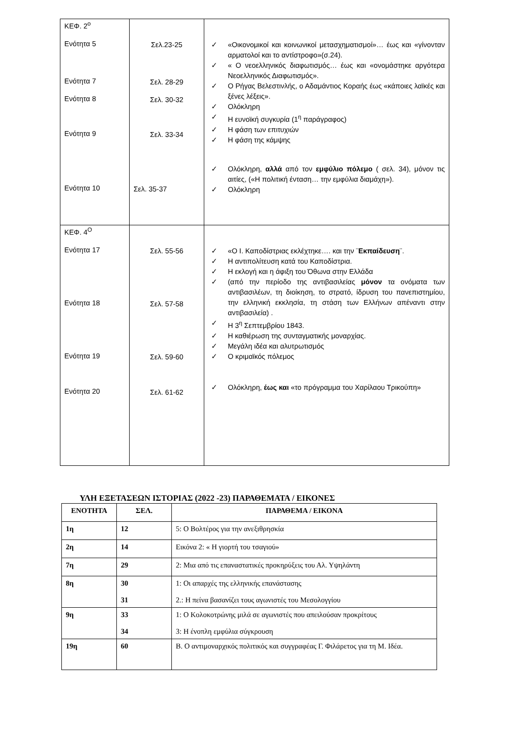| ΚΕΦ. 2<sup>ο</sup> Ενότητα 5 Ενότητα 7 Ενότητα 8 Ενότητα 9 Ενότητα 10 | Σελ.23-25 Σελ. 28-29 Σελ. 30-32 Σελ. 33-34 Σελ. 35-37 | ✓ «Οικονομικοί και κοινωνικοί μετασχηματισμοί»… έως και «γίνονταν αρματολοί και το αντίστροφο»(σ.24). ✓ « Ο νεοελληνικός διαφωτισμός… έως και «ονομάστηκε αργότερα Νεοελληνικός Διαφωτισμός». ✓ Ο Ρήγας Βελεστινλής, ο Αδαμάντιος Κοραής έως «κάποιες λαϊκές και ξένες λέξεις». ✓ Ολόκληρη ✓ Η ευνοϊκή συγκυρία (1<sup>η</sup> παράγραφος) ✓ Η φάση των επιτυχιών ✓ Η φάση της κάμψης ✓ Ολόκληρη, αλλά από τον εμφύλιο πόλεμο ( σελ. 34), μόνον τις αιτίες, («Η πολιτική ένταση… την εμφύλια διαμάχη»). ✓ Ολόκληρη |
| ΚΕΦ. 4<sup>Ο</sup> Ενότητα 17 Ενότητα 18 Ενότητα 19 Ενότητα 20 | Σελ. 55-56 Σελ. 57-58 Σελ. 59-60 Σελ. 61-62 | ✓ «Ο Ι. Καποδίστριας εκλέχτηκε…. και την ¨ Εκπαίδευση ¨. ✓ Η αντιπολίτευση κατά του Καποδίστρια. ✓ Η εκλογή και η άφιξη του Όθωνα στην Ελλάδα ✓ (από την περίοδο της αντιβασιλείας μόνον τα ονόματα των αντιβασιλέων, τη διοίκηση, το στρατό, ίδρυση του πανεπιστημίου, την ελληνική εκκλησία, τη στάση των Ελλήνων απέναντι στην αντιβασιλεία) . ✓ Η 3<sup>η</sup> Σεπτεμβρίου 1843. ✓ Η καθιέρωση της συνταγματικής μοναρχίας. ✓ Μεγάλη ιδέα και αλυτρωτισμός ✓ Ο κριμαϊκός πόλεμος ✓ Ολόκληρη, έως και «το πρόγραμμα του Χαρίλαου Τρικούπη» |
ΥΛΗ ΕΞΕΤΑΣΕΩΝ ΙΣΤΟΡΙΑΣ (2022 -23) ΠΑΡΑΘΕΜΑΤΑ / ΕΙΚΟΝΕΣ
| ΕΝΟΤΗΤΑ | ΣΕΛ. | ΠΑΡΑΘΕΜΑ / ΕΙΚΟΝΑ |
| --- | --- | --- |
| 1η | 12 | 5: Ο Βολτέρος για την ανεξιθρησκία |
| 2η | 14 | Εικόνα 2: « Η γιορτή του τσαγιού» |
| 7η | 29 | 2: Μια από τις επαναστατικές προκηρύξεις του Αλ. Υψηλάντη |
| 8η | 30 31 | 1: Οι απαρχές της ελληνικής επανάστασης 2.: Η πείνα βασανίζει τους αγωνιστές του Μεσολογγίου |
| 9η | 33 34 | 1: Ο Κολοκοτρώνης μιλά σε αγωνιστές που απειλούσαν προκρίτους 3: Η ένοπλη εμφύλια σύγκρουση |
| 19η | 60 | Β. Ο αντιμοναρχικός πολιτικός και συγγραφέας Γ. Φιλάρετος για τη Μ. Ιδέα. |